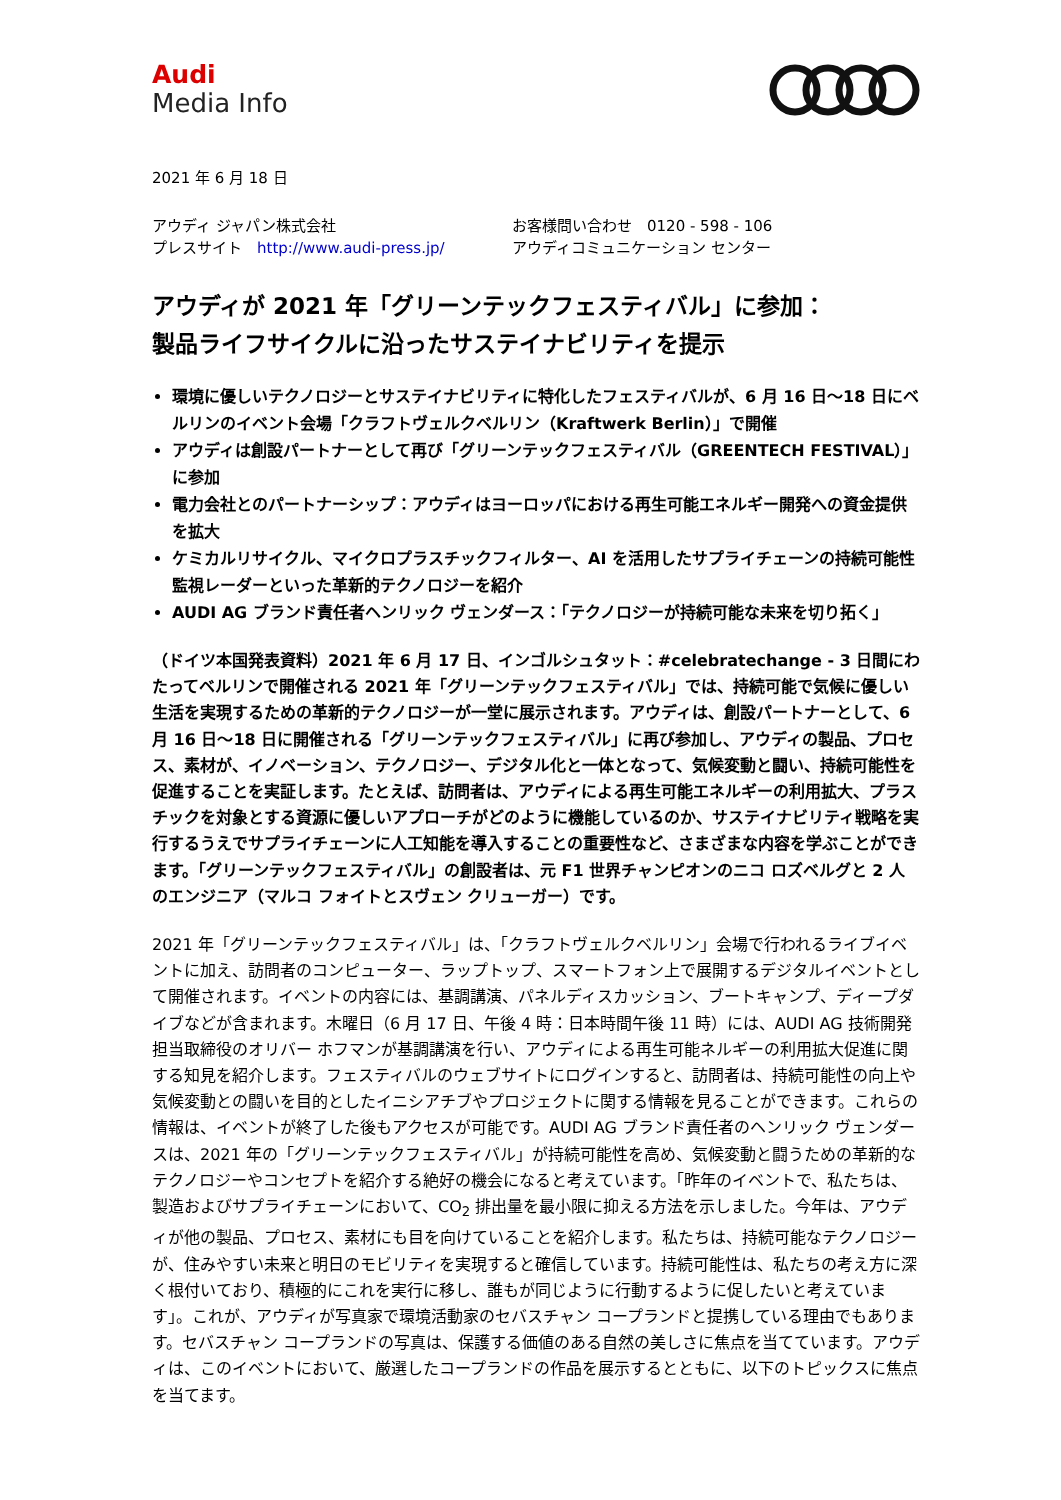Audi
Media Info
2021 年 6 月 18 日
アウディ ジャパン株式会社
プレスサイト　http://www.audi-press.jp/
お客様問い合わせ　0120 - 598 - 106
アウディコミュニケーション センター
アウディが 2021 年「グリーンテックフェスティバル」に参加：
製品ライフサイクルに沿ったサステイナビリティを提示
環境に優しいテクノロジーとサステイナビリティに特化したフェスティバルが、6 月 16 日〜18 日にベルリンのイベント会場「クラフトヴェルクベルリン（Kraftwerk Berlin）」で開催
アウディは創設パートナーとして再び「グリーンテックフェスティバル（GREENTECH FESTIVAL）」に参加
電力会社とのパートナーシップ：アウディはヨーロッパにおける再生可能エネルギー開発への資金提供を拡大
ケミカルリサイクル、マイクロプラスチックフィルター、AI を活用したサプライチェーンの持続可能性監視レーダーといった革新的テクノロジーを紹介
AUDI AG ブランド責任者ヘンリック ヴェンダース：「テクノロジーが持続可能な未来を切り拓く」
（ドイツ本国発表資料）2021 年 6 月 17 日、インゴルシュタット：#celebratechange - 3 日間にわたってベルリンで開催される 2021 年「グリーンテックフェスティバル」では、持続可能で気候に優しい生活を実現するための革新的テクノロジーが一堂に展示されます。アウディは、創設パートナーとして、6 月 16 日〜18 日に開催される「グリーンテックフェスティバル」に再び参加し、アウディの製品、プロセス、素材が、イノベーション、テクノロジー、デジタル化と一体となって、気候変動と闘い、持続可能性を促進することを実証します。たとえば、訪問者は、アウディによる再生可能エネルギーの利用拡大、プラスチックを対象とする資源に優しいアプローチがどのように機能しているのか、サステイナビリティ戦略を実行するうえでサプライチェーンに人工知能を導入することの重要性など、さまざまな内容を学ぶことができます。「グリーンテックフェスティバル」の創設者は、元 F1 世界チャンピオンのニコ ロズベルグと 2 人のエンジニア（マルコ フォイトとスヴェン クリューガー）です。
2021 年「グリーンテックフェスティバル」は、「クラフトヴェルクベルリン」会場で行われるライブイベントに加え、訪問者のコンピューター、ラップトップ、スマートフォン上で展開するデジタルイベントとして開催されます。イベントの内容には、基調講演、パネルディスカッション、ブートキャンプ、ディープダイブなどが含まれます。木曜日（6 月 17 日、午後 4 時：日本時間午後 11 時）には、AUDI AG 技術開発担当取締役のオリバー ホフマンが基調講演を行い、アウディによる再生可能ネルギーの利用拡大促進に関する知見を紹介します。フェスティバルのウェブサイトにログインすると、訪問者は、持続可能性の向上や気候変動との闘いを目的としたイニシアチブやプロジェクトに関する情報を見ることができます。これらの情報は、イベントが終了した後もアクセスが可能です。AUDI AG ブランド責任者のヘンリック ヴェンダースは、2021 年の「グリーンテックフェスティバル」が持続可能性を高め、気候変動と闘うための革新的なテクノロジーやコンセプトを紹介する絶好の機会になると考えています。「昨年のイベントで、私たちは、製造およびサプライチェーンにおいて、CO<sub>2</sub> 排出量を最小限に抑える方法を示しました。今年は、アウディが他の製品、プロセス、素材にも目を向けていることを紹介します。私たちは、持続可能なテクノロジーが、住みやすい未来と明日のモビリティを実現すると確信しています。持続可能性は、私たちの考え方に深く根付いており、積極的にこれを実行に移し、誰もが同じように行動するように促したいと考えています」。これが、アウディが写真家で環境活動家のセバスチャン コープランドと提携している理由でもあります。セバスチャン コープランドの写真は、保護する価値のある自然の美しさに焦点を当てています。アウディは、このイベントにおいて、厳選したコープランドの作品を展示するとともに、以下のトピックスに焦点を当てます。